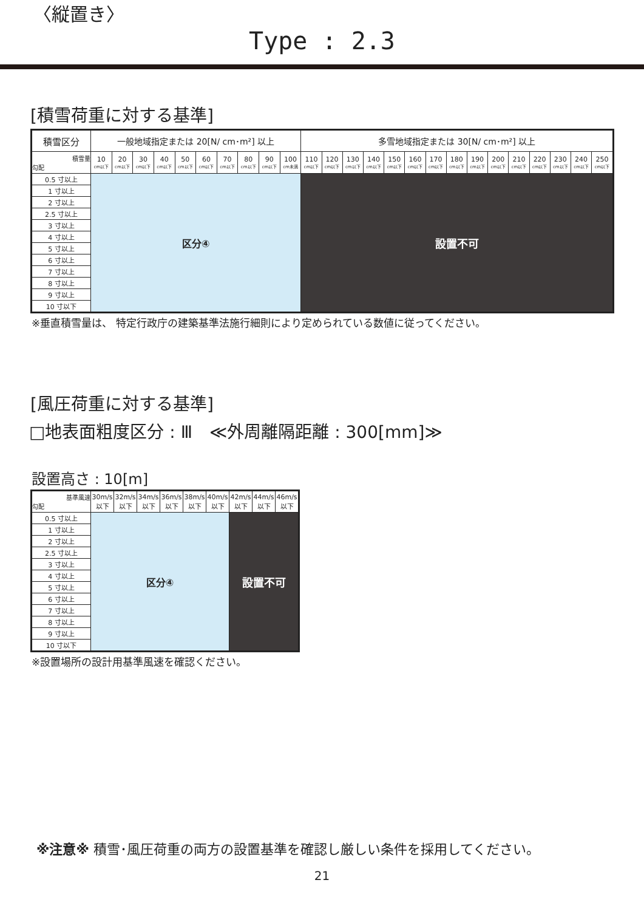〈縦置き〉
Type : 2.3
[積雪荷重に対する基準]
| 積雪区分 | 一般地域指定または 20[N/ cm･m²] 以上 | | | | | | | | | | 多雪地域指定または 30[N/ cm･m²] 以上 | | | | | | | | | | | | | | |
| --- | --- | --- | --- | --- | --- | --- | --- | --- | --- | --- | --- | --- | --- | --- | --- | --- | --- | --- | --- | --- | --- | --- | --- | --- | --- |
| 積雪量 勾配 | 10 cm以下 | 20 cm以下 | 30 cm以下 | 40 cm以下 | 50 cm以下 | 60 cm以下 | 70 cm以下 | 80 cm以下 | 90 cm以下 | 100 cm未満 | 110 cm以下 | 120 cm以下 | 130 cm以下 | 140 cm以下 | 150 cm以下 | 160 cm以下 | 170 cm以下 | 180 cm以下 | 190 cm以下 | 200 cm以下 | 210 cm以下 | 220 cm以下 | 230 cm以下 | 240 cm以下 | 250 cm以下 |
| 0.5 寸以上 | 区分④ | | | | | | | | | | 設置不可 | | | | | | | | | | | | | | |
| 1 寸以上 | | | | | | | | | | | | | | | | | | | | | | | | | |
| 2 寸以上 | | | | | | | | | | | | | | | | | | | | | | | | | |
| 2.5 寸以上 | | | | | | | | | | | | | | | | | | | | | | | | | |
| 3 寸以上 | | | | | | | | | | | | | | | | | | | | | | | | | |
| 4 寸以上 | | | | | | | | | | | | | | | | | | | | | | | | | |
| 5 寸以上 | | | | | | | | | | | | | | | | | | | | | | | | | |
| 6 寸以上 | | | | | | | | | | | | | | | | | | | | | | | | | |
| 7 寸以上 | | | | | | | | | | | | | | | | | | | | | | | | | |
| 8 寸以上 | | | | | | | | | | | | | | | | | | | | | | | | | |
| 9 寸以上 | | | | | | | | | | | | | | | | | | | | | | | | | |
| 10 寸以下 | | | | | | | | | | | | | | | | | | | | | | | | | |
※垂直積雪量は、 特定行政庁の建築基準法施行細則により定められている数値に従ってください。
[風圧荷重に対する基準]
□地表面粗度区分 : Ⅲ　≪外周離隔距離 : 300[mm]≫
設置高さ : 10[m]
| 基準風速 勾配 | 30m/s 以下 | 32m/s 以下 | 34m/s 以下 | 36m/s 以下 | 38m/s 以下 | 40m/s 以下 | 42m/s 以下 | 44m/s 以下 | 46m/s 以下 |
| 0.5 寸以上 | 区分④ | | | | | | 設置不可 | | |
| 1 寸以上 | | | | | | | | | |
| 2 寸以上 | | | | | | | | | |
| 2.5 寸以上 | | | | | | | | | |
| 3 寸以上 | | | | | | | | | |
| 4 寸以上 | | | | | | | | | |
| 5 寸以上 | | | | | | | | | |
| 6 寸以上 | | | | | | | | | |
| 7 寸以上 | | | | | | | | | |
| 8 寸以上 | | | | | | | | | |
| 9 寸以上 | | | | | | | | | |
| 10 寸以下 | | | | | | | | | |
※設置場所の設計用基準風速を確認ください。
※注意※ 積雪･風圧荷重の両方の設置基準を確認し厳しい条件を採用してください。
21